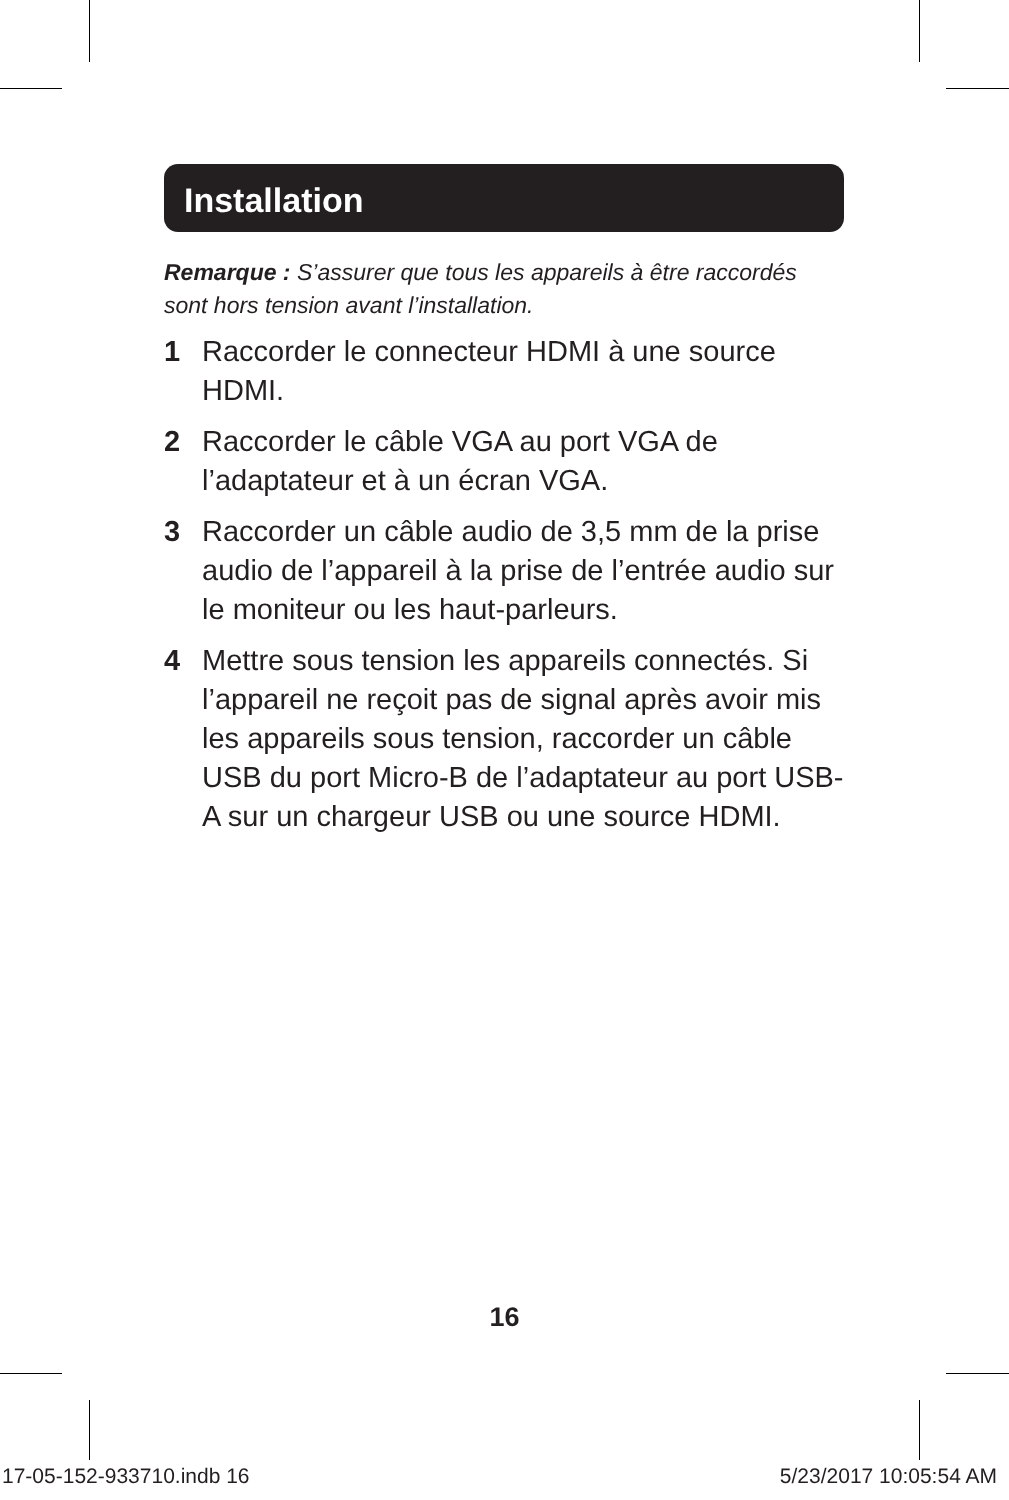Installation
Remarque : S’assurer que tous les appareils à être raccordés sont hors tension avant l’installation.
1 Raccorder le connecteur HDMI à une source HDMI.
2 Raccorder le câble VGA au port VGA de l’adaptateur et à un écran VGA.
3 Raccorder un câble audio de 3,5 mm de la prise audio de l’appareil à la prise de l’entrée audio sur le moniteur ou les haut-parleurs.
4 Mettre sous tension les appareils connectés. Si l’appareil ne reçoit pas de signal après avoir mis les appareils sous tension, raccorder un câble USB du port Micro-B de l’adaptateur au port USB-A sur un chargeur USB ou une source HDMI.
16
17-05-152-933710.indb 16 5/23/2017 10:05:54 AM